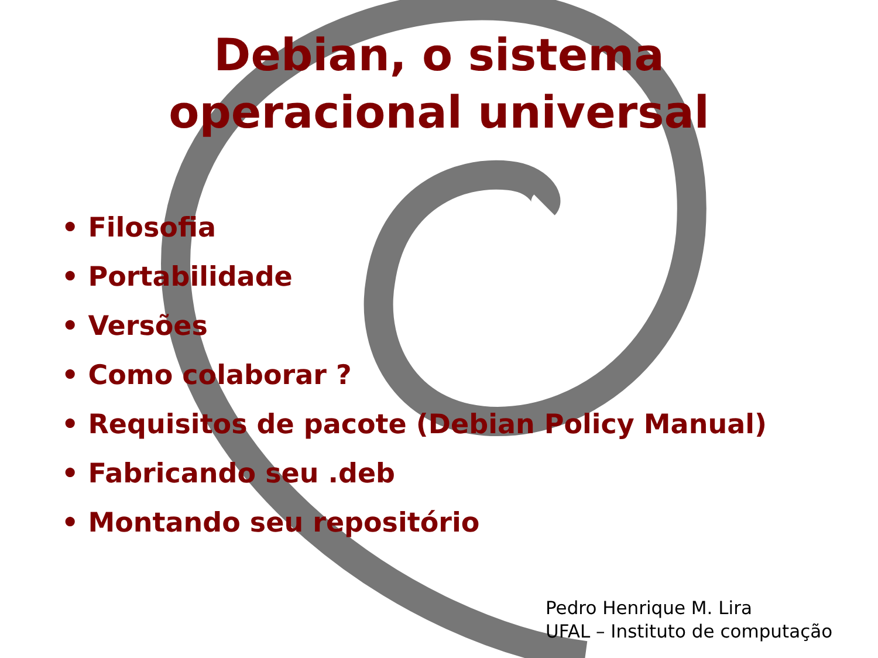Debian, o sistema
operacional universal
• Filosofia
• Portabilidade
• Versões
• Como colaborar ?
• Requisitos de pacote (Debian Policy Manual)
• Fabricando seu .deb
• Montando seu repositório
Pedro Henrique M. Lira
UFAL – Instituto de computação